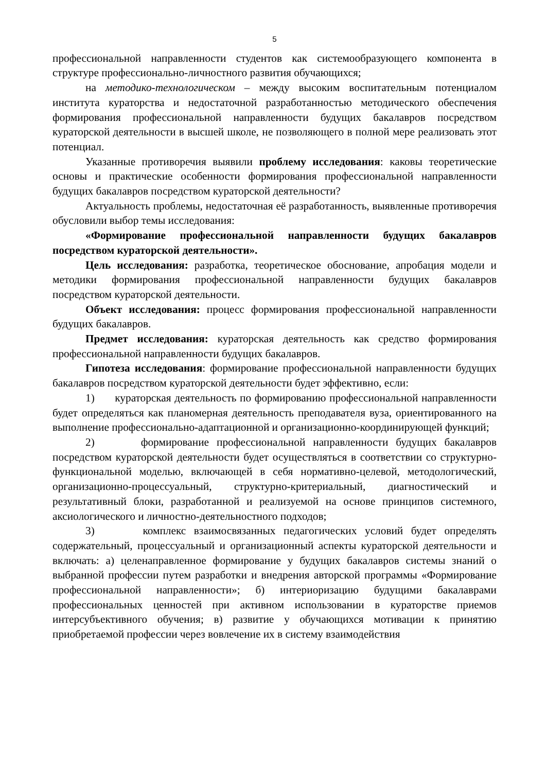5
профессиональной направленности студентов как системообразующего компонента в структуре профессионально-личностного развития обучающихся;
на методико-технологическом – между высоким воспитательным потенциалом института кураторства и недостаточной разработанностью методического обеспечения формирования профессиональной направленности будущих бакалавров посредством кураторской деятельности в высшей школе, не позволяющего в полной мере реализовать этот потенциал.
Указанные противоречия выявили проблему исследования: каковы теоретические основы и практические особенности формирования профессиональной направленности будущих бакалавров посредством кураторской деятельности?
Актуальность проблемы, недостаточная её разработанность, выявленные противоречия обусловили выбор темы исследования:
«Формирование профессиональной направленности будущих бакалавров посредством кураторской деятельности».
Цель исследования: разработка, теоретическое обоснование, апробация модели и методики формирования профессиональной направленности будущих бакалавров посредством кураторской деятельности.
Объект исследования: процесс формирования профессиональной направленности будущих бакалавров.
Предмет исследования: кураторская деятельность как средство формирования профессиональной направленности будущих бакалавров.
Гипотеза исследования: формирование профессиональной направленности будущих бакалавров посредством кураторской деятельности будет эффективно, если:
1) кураторская деятельность по формированию профессиональной направленности будет определяться как планомерная деятельность преподавателя вуза, ориентированного на выполнение профессионально-адаптационной и организационно-координирующей функций;
2) формирование профессиональной направленности будущих бакалавров посредством кураторской деятельности будет осуществляться в соответствии со структурно-функциональной моделью, включающей в себя нормативно-целевой, методологический, организационно-процессуальный, структурно-критериальный, диагностический и результативный блоки, разработанной и реализуемой на основе принципов системного, аксиологического и личностно-деятельностного подходов;
3) комплекс взаимосвязанных педагогических условий будет определять содержательный, процессуальный и организационный аспекты кураторской деятельности и включать: а) целенаправленное формирование у будущих бакалавров системы знаний о выбранной профессии путем разработки и внедрения авторской программы «Формирование профессиональной направленности»; б) интериоризацию будущими бакалаврами профессиональных ценностей при активном использовании в кураторстве приемов интерсубъективного обучения; в) развитие у обучающихся мотивации к принятию приобретаемой профессии через вовлечение их в систему взаимодействия